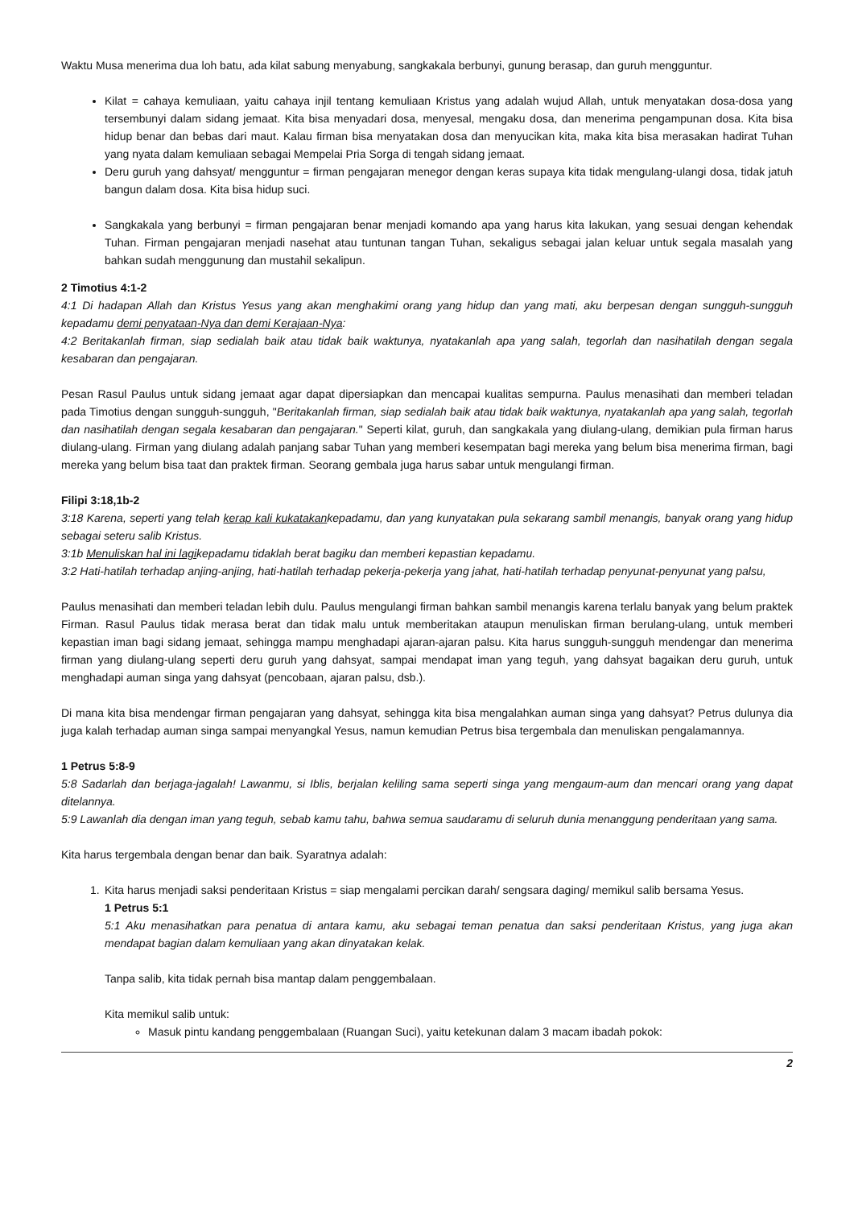Waktu Musa menerima dua loh batu, ada kilat sabung menyabung, sangkakala berbunyi, gunung berasap, dan guruh mengguntur.
Kilat = cahaya kemuliaan, yaitu cahaya injil tentang kemuliaan Kristus yang adalah wujud Allah, untuk menyatakan dosa-dosa yang tersembunyi dalam sidang jemaat. Kita bisa menyadari dosa, menyesal, mengaku dosa, dan menerima pengampunan dosa. Kita bisa hidup benar dan bebas dari maut. Kalau firman bisa menyatakan dosa dan menyucikan kita, maka kita bisa merasakan hadirat Tuhan yang nyata dalam kemuliaan sebagai Mempelai Pria Sorga di tengah sidang jemaat.
Deru guruh yang dahsyat/ mengguntur = firman pengajaran menegor dengan keras supaya kita tidak mengulang-ulangi dosa, tidak jatuh bangun dalam dosa. Kita bisa hidup suci.
Sangkakala yang berbunyi = firman pengajaran benar menjadi komando apa yang harus kita lakukan, yang sesuai dengan kehendak Tuhan. Firman pengajaran menjadi nasehat atau tuntunan tangan Tuhan, sekaligus sebagai jalan keluar untuk segala masalah yang bahkan sudah menggunung dan mustahil sekalipun.
2 Timotius 4:1-2
4:1 Di hadapan Allah dan Kristus Yesus yang akan menghakimi orang yang hidup dan yang mati, aku berpesan dengan sungguh-sungguh kepadamu demi penyataan-Nya dan demi Kerajaan-Nya:
4:2 Beritakanlah firman, siap sedialah baik atau tidak baik waktunya, nyatakanlah apa yang salah, tegorlah dan nasihatilah dengan segala kesabaran dan pengajaran.
Pesan Rasul Paulus untuk sidang jemaat agar dapat dipersiapkan dan mencapai kualitas sempurna. Paulus menasihati dan memberi teladan pada Timotius dengan sungguh-sungguh, "Beritakanlah firman, siap sedialah baik atau tidak baik waktunya, nyatakanlah apa yang salah, tegorlah dan nasihatilah dengan segala kesabaran dan pengajaran." Seperti kilat, guruh, dan sangkakala yang diulang-ulang, demikian pula firman harus diulang-ulang. Firman yang diulang adalah panjang sabar Tuhan yang memberi kesempatan bagi mereka yang belum bisa menerima firman, bagi mereka yang belum bisa taat dan praktek firman. Seorang gembala juga harus sabar untuk mengulangi firman.
Filipi 3:18,1b-2
3:18 Karena, seperti yang telah kerap kali kukatakankepadamu, dan yang kunyatakan pula sekarang sambil menangis, banyak orang yang hidup sebagai seteru salib Kristus.
3:1b Menuliskan hal ini lagikepadamu tidaklah berat bagiku dan memberi kepastian kepadamu.
3:2 Hati-hatilah terhadap anjing-anjing, hati-hatilah terhadap pekerja-pekerja yang jahat, hati-hatilah terhadap penyunat-penyunat yang palsu,
Paulus menasihati dan memberi teladan lebih dulu. Paulus mengulangi firman bahkan sambil menangis karena terlalu banyak yang belum praktek Firman. Rasul Paulus tidak merasa berat dan tidak malu untuk memberitakan ataupun menuliskan firman berulang-ulang, untuk memberi kepastian iman bagi sidang jemaat, sehingga mampu menghadapi ajaran-ajaran palsu. Kita harus sungguh-sungguh mendengar dan menerima firman yang diulang-ulang seperti deru guruh yang dahsyat, sampai mendapat iman yang teguh, yang dahsyat bagaikan deru guruh, untuk menghadapi auman singa yang dahsyat (pencobaan, ajaran palsu, dsb.).
Di mana kita bisa mendengar firman pengajaran yang dahsyat, sehingga kita bisa mengalahkan auman singa yang dahsyat? Petrus dulunya dia juga kalah terhadap auman singa sampai menyangkal Yesus, namun kemudian Petrus bisa tergembala dan menuliskan pengalamannya.
1 Petrus 5:8-9
5:8 Sadarlah dan berjaga-jagalah! Lawanmu, si Iblis, berjalan keliling sama seperti singa yang mengaum-aum dan mencari orang yang dapat ditelannya.
5:9 Lawanlah dia dengan iman yang teguh, sebab kamu tahu, bahwa semua saudaramu di seluruh dunia menanggung penderitaan yang sama.
Kita harus tergembala dengan benar dan baik. Syaratnya adalah:
1. Kita harus menjadi saksi penderitaan Kristus = siap mengalami percikan darah/ sengsara daging/ memikul salib bersama Yesus.
1 Petrus 5:1
5:1 Aku menasihatkan para penatua di antara kamu, aku sebagai teman penatua dan saksi penderitaan Kristus, yang juga akan mendapat bagian dalam kemuliaan yang akan dinyatakan kelak.
Tanpa salib, kita tidak pernah bisa mantap dalam penggembalaan.
Kita memikul salib untuk:
Masuk pintu kandang penggembalaan (Ruangan Suci), yaitu ketekunan dalam 3 macam ibadah pokok:
2